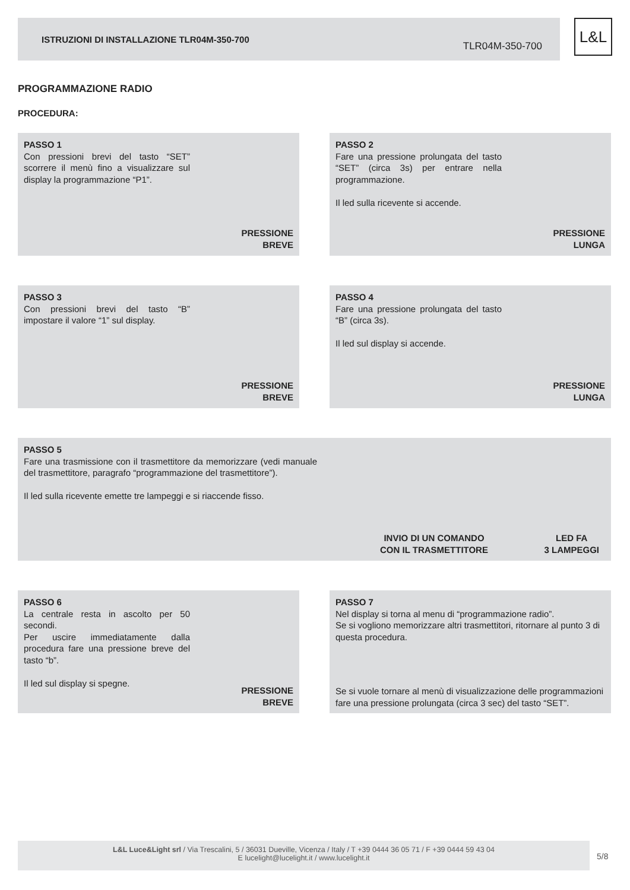ISTRUZIONI DI INSTALLAZIONE TLR04M-350-700
TLR04M-350-700
L&L
PROGRAMMAZIONE RADIO
PROCEDURA:
PASSO 1
Con pressioni brevi del tasto “SET” scorrere il menù fino a visualizzare sul display la programmazione “P1”.
PRESSIONE
BREVE
PASSO 2
Fare una pressione prolungata del tasto “SET” (circa 3s) per entrare nella programmazione.
Il led sulla ricevente si accende.
PRESSIONE
LUNGA
PASSO 3
Con pressioni brevi del tasto “B” impostare il valore “1” sul display.
PRESSIONE
BREVE
PASSO 4
Fare una pressione prolungata del tasto “B” (circa 3s).
Il led sul display si accende.
PRESSIONE
LUNGA
PASSO 5
Fare una trasmissione con il trasmettitore da memorizzare (vedi manuale del trasmettitore, paragrafo “programmazione del trasmettitore”).
Il led sulla ricevente emette tre lampeggi e si riaccende fisso.
INVIO DI UN COMANDO
CON IL TRASMETTITORE
LED FA
3 LAMPEGGI
PASSO 6
La centrale resta in ascolto per 50 secondi.
Per uscire immediatamente dalla procedura fare una pressione breve del tasto “b”.
Il led sul display si spegne.
PRESSIONE
BREVE
PASSO 7
Nel display si torna al menu di “programmazione radio”.
Se si vogliono memorizzare altri trasmettitori, ritornare al punto 3 di questa procedura.
Se si vuole tornare al menù di visualizzazione delle programmazioni fare una pressione prolungata (circa 3 sec) del tasto “SET”.
L&L Luce&Light srl / Via Trescalini, 5 / 36031 Dueville, Vicenza / Italy / T +39 0444 36 05 71 / F +39 0444 59 43 04
E lucelight@lucelight.it / www.lucelight.it
5/8